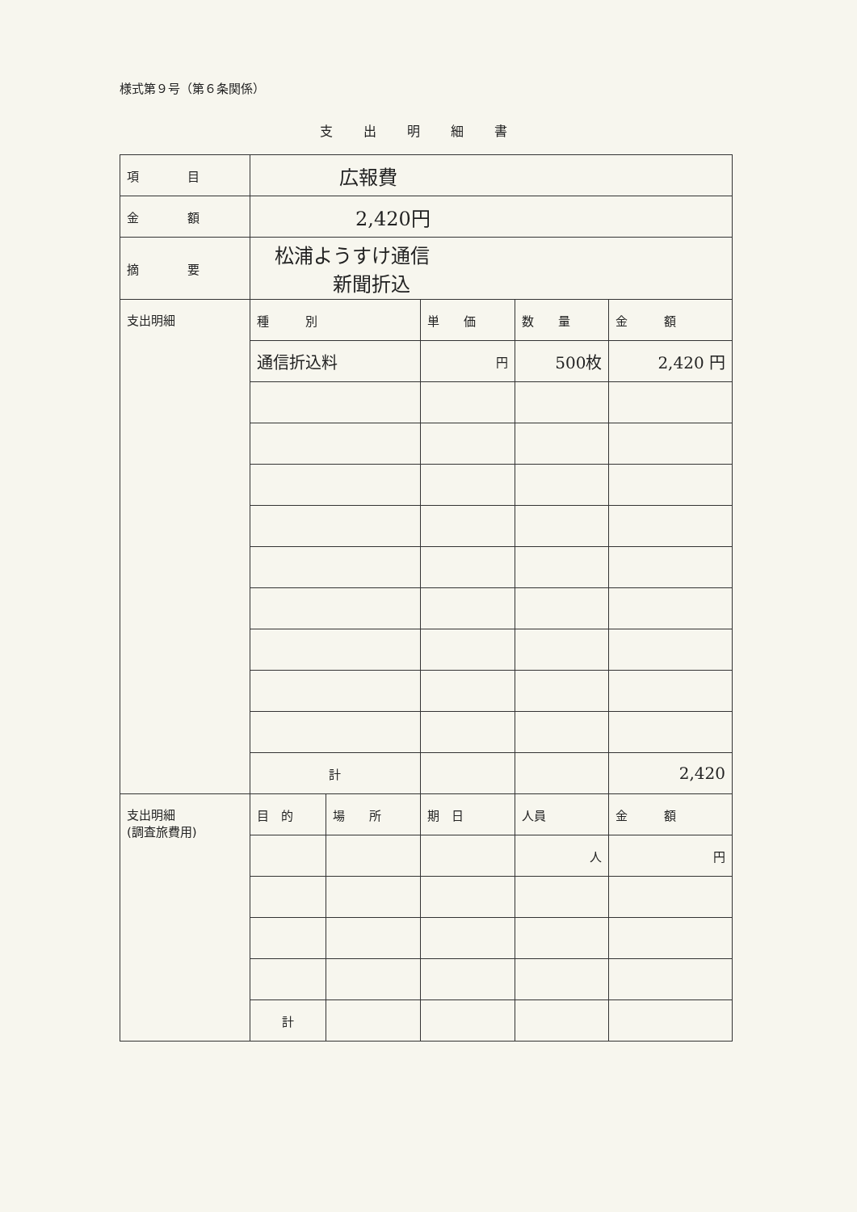様式第９号（第６条関係）
支出明細書
| 項 目 | 広報費 | | | | |
| 金 額 | 2,420円 | | | | |
| 摘 要 | 松浦ようすけ通信 新聞折込 | | | | |
| 支出明細 | 種 別 | | 単 価 | 数 量 | 金 額 |
| | 通信折込料 | | 円 | 500枚 | 2,420 円 |
| | 計 | | | | 2,420 |
| 支出明細 (調査旅費用) | 目 的 | 場 所 | 期 日 | 人員 | 金 額 |
| | | | | 人 | 円 |
| | 計 | | | | |